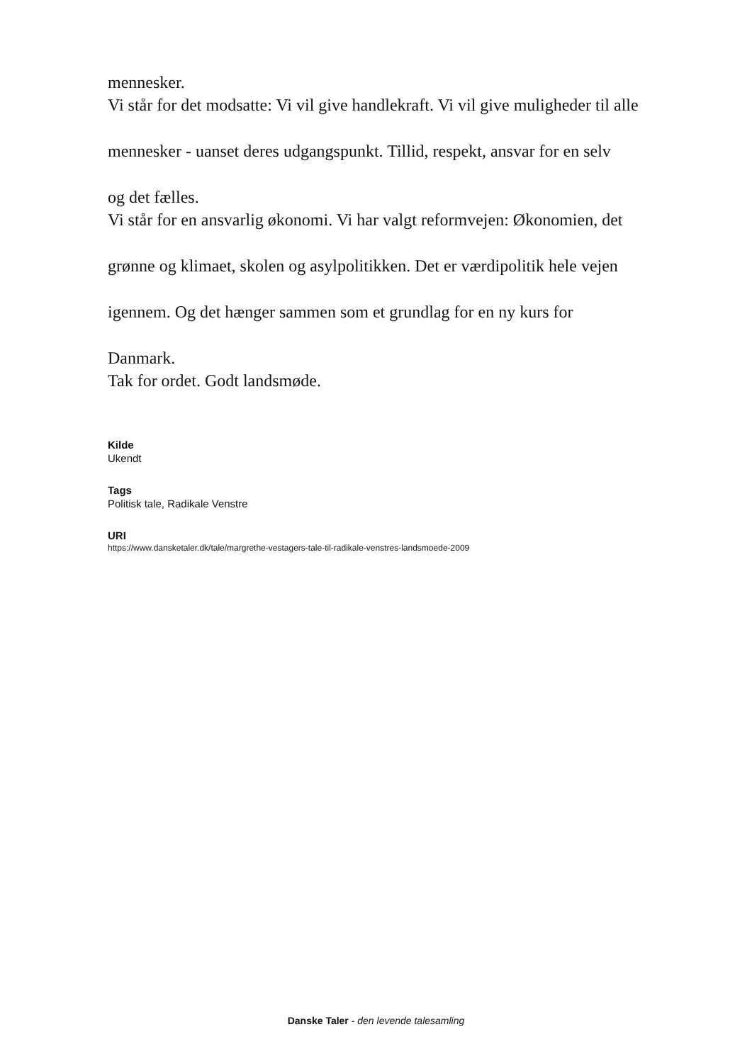mennesker.
Vi står for det modsatte: Vi vil give handlekraft. Vi vil give muligheder til alle
mennesker - uanset deres udgangspunkt. Tillid, respekt, ansvar for en selv
og det fælles.
Vi står for en ansvarlig økonomi. Vi har valgt reformvejen: Økonomien, det
grønne og klimaet, skolen og asylpolitikken. Det er værdipolitik hele vejen
igennem. Og det hænger sammen som et grundlag for en ny kurs for
Danmark.
Tak for ordet. Godt landsmøde.
Kilde
Ukendt
Tags
Politisk tale, Radikale Venstre
URI
https://www.dansketaler.dk/tale/margrethe-vestagers-tale-til-radikale-venstres-landsmoede-2009
Danske Taler - den levende talesamling